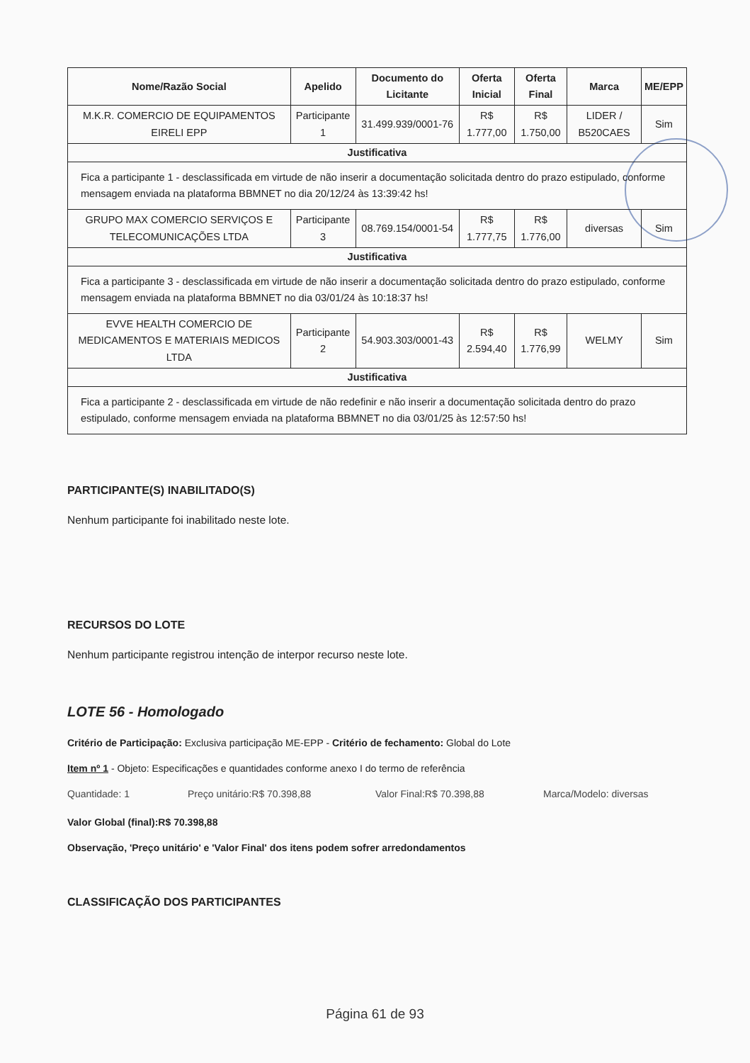| Nome/Razão Social | Apelido | Documento do Licitante | Oferta Inicial | Oferta Final | Marca | ME/EPP |
| --- | --- | --- | --- | --- | --- | --- |
| M.K.R. COMERCIO DE EQUIPAMENTOS EIRELI EPP | Participante 1 | 31.499.939/0001-76 | R$ 1.777,00 | R$ 1.750,00 | LIDER / B520CAES | Sim |
| Justificativa | | | | | | |
| Fica a participante 1 - desclassificada em virtude de não inserir a documentação solicitada dentro do prazo estipulado, conforme mensagem enviada na plataforma BBMNET no dia 20/12/24 às 13:39:42 hs! | | | | | | |
| GRUPO MAX COMERCIO SERVIÇOS E TELECOMUNICAÇÕES LTDA | Participante 3 | 08.769.154/0001-54 | R$ 1.777,75 | R$ 1.776,00 | diversas | Sim |
| Justificativa | | | | | | |
| Fica a participante 3 - desclassificada em virtude de não inserir a documentação solicitada dentro do prazo estipulado, conforme mensagem enviada na plataforma BBMNET no dia 03/01/24 às 10:18:37 hs! | | | | | | |
| EVVE HEALTH COMERCIO DE MEDICAMENTOS E MATERIAIS MEDICOS LTDA | Participante 2 | 54.903.303/0001-43 | R$ 2.594,40 | R$ 1.776,99 | WELMY | Sim |
| Justificativa | | | | | | |
| Fica a participante 2 - desclassificada em virtude de não redefinir e não inserir a documentação solicitada dentro do prazo estipulado, conforme mensagem enviada na plataforma BBMNET no dia 03/01/25 às 12:57:50 hs! | | | | | | |
PARTICIPANTE(S) INABILITADO(S)
Nenhum participante foi inabilitado neste lote.
RECURSOS DO LOTE
Nenhum participante registrou intenção de interpor recurso neste lote.
LOTE 56 - Homologado
Critério de Participação: Exclusiva participação ME-EPP - Critério de fechamento: Global do Lote
Item nº 1 - Objeto: Especificações e quantidades conforme anexo I do termo de referência
Quantidade: 1 Preço unitário:R$ 70.398,88 Valor Final:R$ 70.398,88 Marca/Modelo: diversas
Valor Global (final):R$ 70.398,88
Observação, 'Preço unitário' e 'Valor Final' dos itens podem sofrer arredondamentos
CLASSIFICAÇÃO DOS PARTICIPANTES
Página 61 de 93